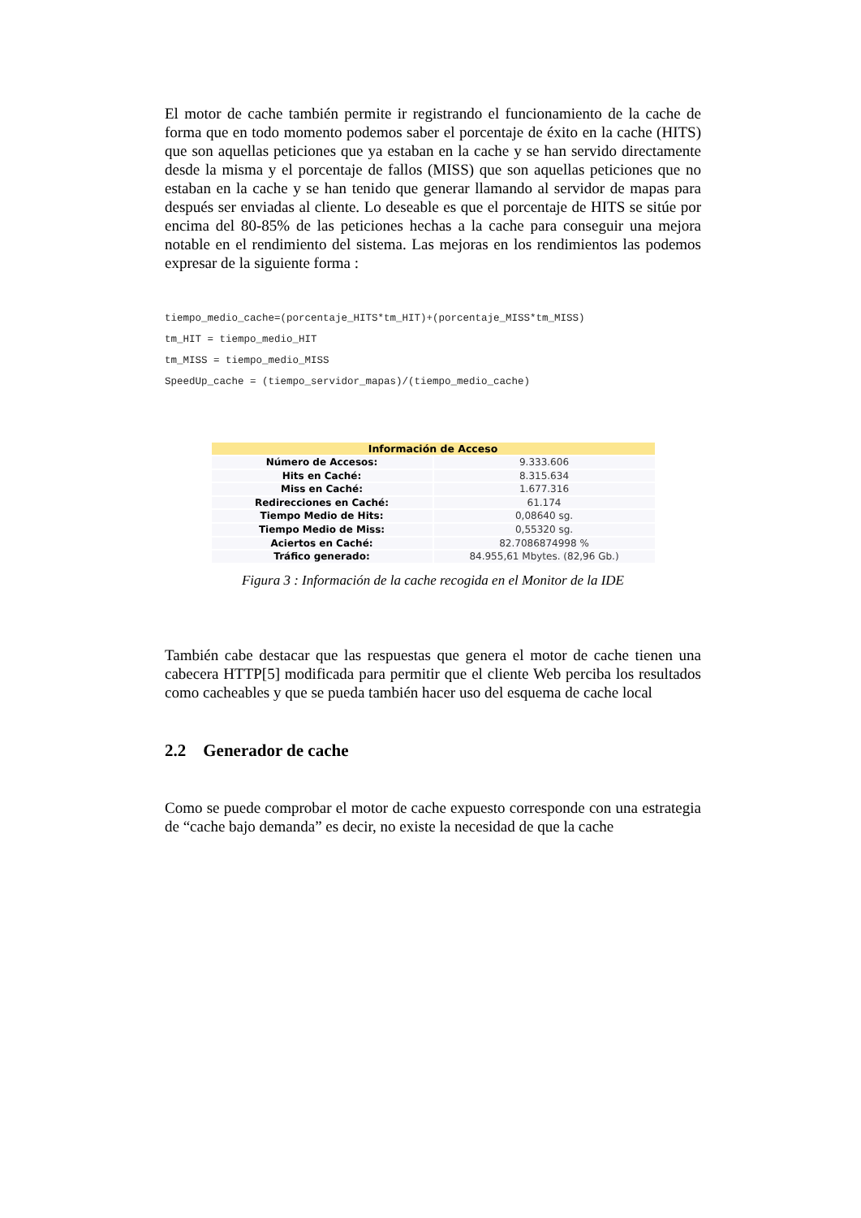El motor de cache también permite ir registrando el funcionamiento de la cache de forma que en todo momento podemos saber el porcentaje de éxito en la cache (HITS) que son aquellas peticiones que ya estaban en la cache y se han servido directamente desde la misma y el porcentaje de fallos (MISS) que son aquellas peticiones que no estaban en la cache y se han tenido que generar llamando al servidor de mapas para después ser enviadas al cliente. Lo deseable es que el porcentaje de HITS se sitúe por encima del 80-85% de las peticiones hechas a la cache para conseguir una mejora notable en el rendimiento del sistema. Las mejoras en los rendimientos las podemos expresar de la siguiente forma :
tiempo_medio_cache=(porcentaje_HITS*tm_HIT)+(porcentaje_MISS*tm_MISS)
tm_HIT = tiempo_medio_HIT
tm_MISS = tiempo_medio_MISS
SpeedUp_cache = (tiempo_servidor_mapas)/(tiempo_medio_cache)
| Información de Acceso | |
| --- | --- |
| Número de Accesos: | 9.333.606 |
| Hits en Caché: | 8.315.634 |
| Miss en Caché: | 1.677.316 |
| Redirecciones en Caché: | 61.174 |
| Tiempo Medio de Hits: | 0,08640 sg. |
| Tiempo Medio de Miss: | 0,55320 sg. |
| Aciertos en Caché: | 82.7086874998 % |
| Tráfico generado: | 84.955,61 Mbytes. (82,96 Gb.) |
Figura 3 : Información de la cache recogida en el Monitor de la IDE
También cabe destacar que las respuestas que genera el motor de cache tienen una cabecera HTTP[5] modificada para permitir que el cliente Web perciba los resultados como cacheables y que se pueda también hacer uso del esquema de cache local
2.2 Generador de cache
Como se puede comprobar el motor de cache expuesto corresponde con una estrategia de “cache bajo demanda” es decir, no existe la necesidad de que la cache